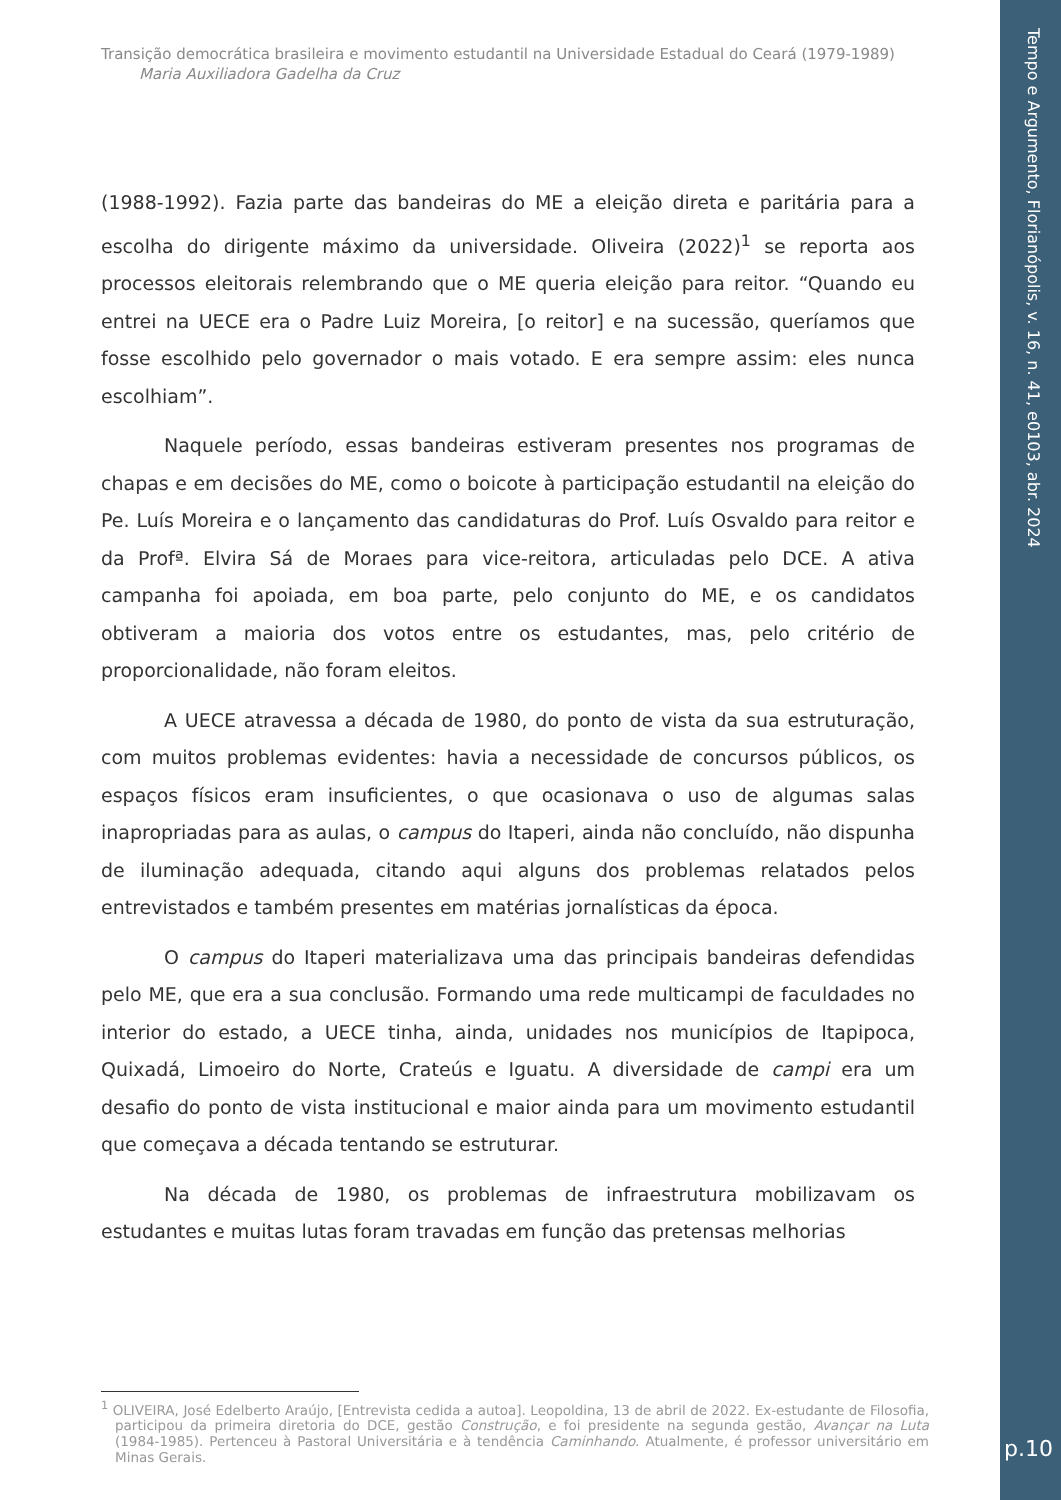Tempo e Argumento, Florianópolis, v. 16, n. 41, e0103, abr. 2024
Transição democrática brasileira e movimento estudantil na Universidade Estadual do Ceará (1979-1989)
Maria Auxiliadora Gadelha da Cruz
(1988-1992). Fazia parte das bandeiras do ME a eleição direta e paritária para a escolha do dirigente máximo da universidade. Oliveira (2022)<sup>1</sup> se reporta aos processos eleitorais relembrando que o ME queria eleição para reitor. “Quando eu entrei na UECE era o Padre Luiz Moreira, [o reitor] e na sucessão, queríamos que fosse escolhido pelo governador o mais votado. E era sempre assim: eles nunca escolhiam”.
Naquele período, essas bandeiras estiveram presentes nos programas de chapas e em decisões do ME, como o boicote à participação estudantil na eleição do Pe. Luís Moreira e o lançamento das candidaturas do Prof. Luís Osvaldo para reitor e da Profª. Elvira Sá de Moraes para vice-reitora, articuladas pelo DCE. A ativa campanha foi apoiada, em boa parte, pelo conjunto do ME, e os candidatos obtiveram a maioria dos votos entre os estudantes, mas, pelo critério de proporcionalidade, não foram eleitos.
A UECE atravessa a década de 1980, do ponto de vista da sua estruturação, com muitos problemas evidentes: havia a necessidade de concursos públicos, os espaços físicos eram insuficientes, o que ocasionava o uso de algumas salas inapropriadas para as aulas, o campus do Itaperi, ainda não concluído, não dispunha de iluminação adequada, citando aqui alguns dos problemas relatados pelos entrevistados e também presentes em matérias jornalísticas da época.
O campus do Itaperi materializava uma das principais bandeiras defendidas pelo ME, que era a sua conclusão. Formando uma rede multicampi de faculdades no interior do estado, a UECE tinha, ainda, unidades nos municípios de Itapipoca, Quixadá, Limoeiro do Norte, Crateús e Iguatu. A diversidade de campi era um desafio do ponto de vista institucional e maior ainda para um movimento estudantil que começava a década tentando se estruturar.
Na década de 1980, os problemas de infraestrutura mobilizavam os estudantes e muitas lutas foram travadas em função das pretensas melhorias
<sup>1</sup> OLIVEIRA, José Edelberto Araújo, [Entrevista cedida a autoa]. Leopoldina, 13 de abril de 2022. Ex-estudante de Filosofia, participou da primeira diretoria do DCE, gestão Construção, e foi presidente na segunda gestão, Avançar na Luta (1984-1985). Pertenceu à Pastoral Universitária e à tendência Caminhando. Atualmente, é professor universitário em Minas Gerais.
p.10